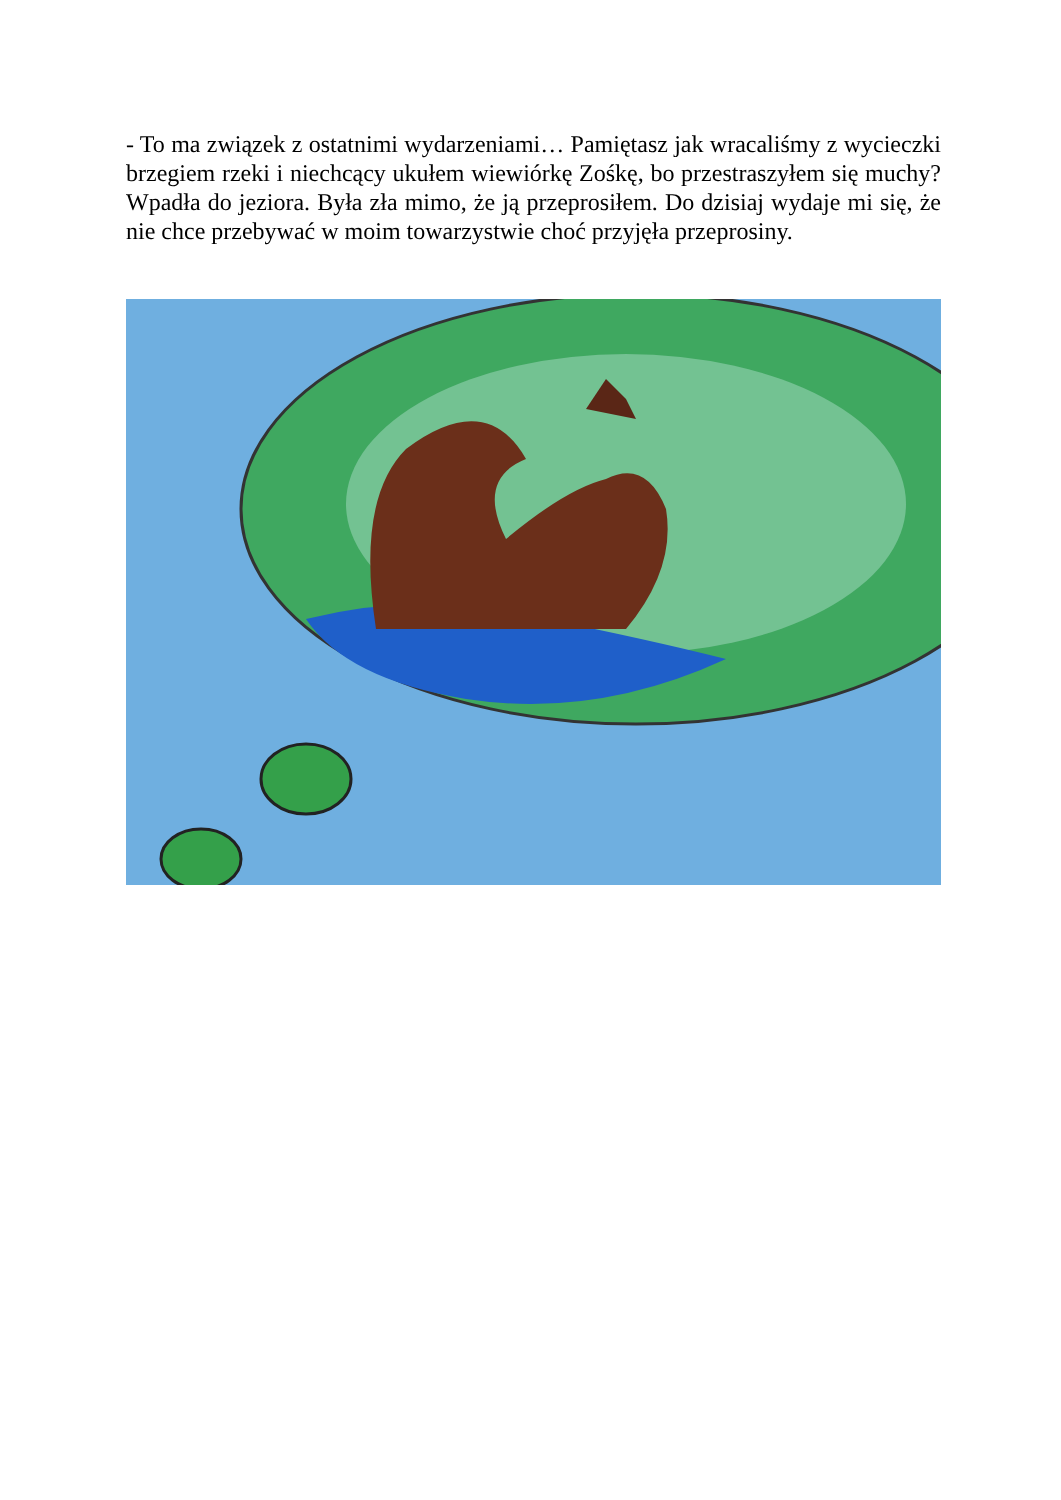- To ma związek z ostatnimi wydarzeniami… Pamiętasz jak wracaliśmy z wycieczki brzegiem rzeki i niechcący ukułem wiewiórkę Zośkę, bo przestraszyłem się muchy? Wpadła do jeziora. Była zła mimo, że ją przeprosiłem. Do dzisiaj wydaje mi się, że nie chce przebywać w moim towarzystwie choć przyjęła przeprosiny.